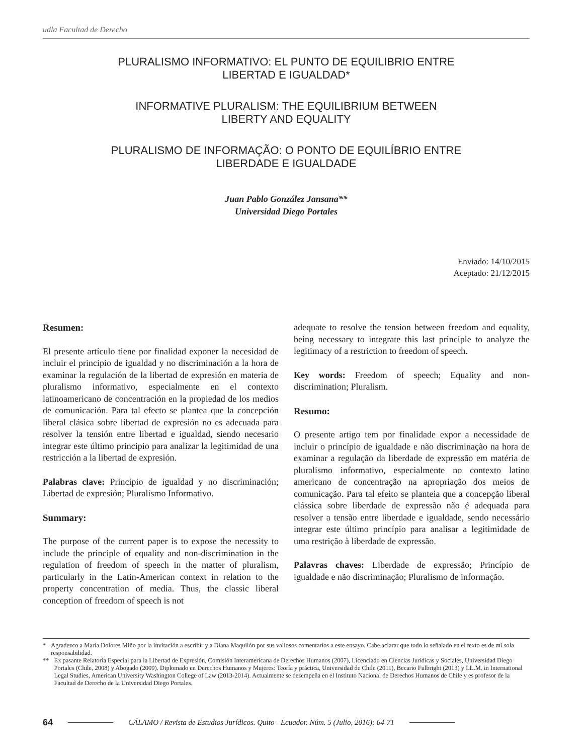udla Facultad de Derecho
PLURALISMO INFORMATIVO: EL PUNTO DE EQUILIBRIO ENTRE
LIBERTAD E IGUALDAD*
INFORMATIVE PLURALISM: THE EQUILIBRIUM BETWEEN
LIBERTY AND EQUALITY
PLURALISMO DE INFORMAÇÃO: O PONTO DE EQUILÍBRIO ENTRE
LIBERDADE E IGUALDADE
Juan Pablo González Jansana**
Universidad Diego Portales
Enviado: 14/10/2015
Aceptado: 21/12/2015
Resumen:
El presente artículo tiene por finalidad exponer la necesidad de incluir el principio de igualdad y no discriminación a la hora de examinar la regulación de la libertad de expresión en materia de pluralismo informativo, especialmente en el contexto latinoamericano de concentración en la propiedad de los medios de comunicación. Para tal efecto se plantea que la concepción liberal clásica sobre libertad de expresión no es adecuada para resolver la tensión entre libertad e igualdad, siendo necesario integrar este último principio para analizar la legitimidad de una restricción a la libertad de expresión.
Palabras clave: Principio de igualdad y no discriminación; Libertad de expresión; Pluralismo Informativo.
Summary:
The purpose of the current paper is to expose the necessity to include the principle of equality and non-discrimination in the regulation of freedom of speech in the matter of pluralism, particularly in the Latin-American context in relation to the property concentration of media. Thus, the classic liberal conception of freedom of speech is not
adequate to resolve the tension between freedom and equality, being necessary to integrate this last principle to analyze the legitimacy of a restriction to freedom of speech.
Key words: Freedom of speech; Equality and non-discrimination; Pluralism.
Resumo:
O presente artigo tem por finalidade expor a necessidade de incluir o princípio de igualdade e não discriminação na hora de examinar a regulação da liberdade de expressão em matéria de pluralismo informativo, especialmente no contexto latino americano de concentração na apropriação dos meios de comunicação. Para tal efeito se planteia que a concepção liberal clássica sobre liberdade de expressão não é adequada para resolver a tensão entre liberdade e igualdade, sendo necessário integrar este último princípio para analisar a legitimidade de uma restrição à liberdade de expressão.
Palavras chaves: Liberdade de expressão; Princípio de igualdade e não discriminação; Pluralismo de informação.
* Agradezco a María Dolores Miño por la invitación a escribir y a Diana Maquilón por sus valiosos comentarios a este ensayo. Cabe aclarar que todo lo señalado en el texto es de mi sola responsabilidad.
** Ex pasante Relatoría Especial para la Libertad de Expresión, Comisión Interamericana de Derechos Humanos (2007), Licenciado en Ciencias Jurídicas y Sociales, Universidad Diego Portales (Chile, 2008) y Abogado (2009). Diplomado en Derechos Humanos y Mujeres: Teoría y práctica, Universidad de Chile (2011), Becario Fulbright (2013) y LL.M. in International Legal Studies, American University Washington College of Law (2013-2014). Actualmente se desempeña en el Instituto Nacional de Derechos Humanos de Chile y es profesor de la Facultad de Derecho de la Universidad Diego Portales.
64 CÁLAMO / Revista de Estudios Jurídicos. Quito - Ecuador. Núm. 5 (Julio, 2016): 64-71